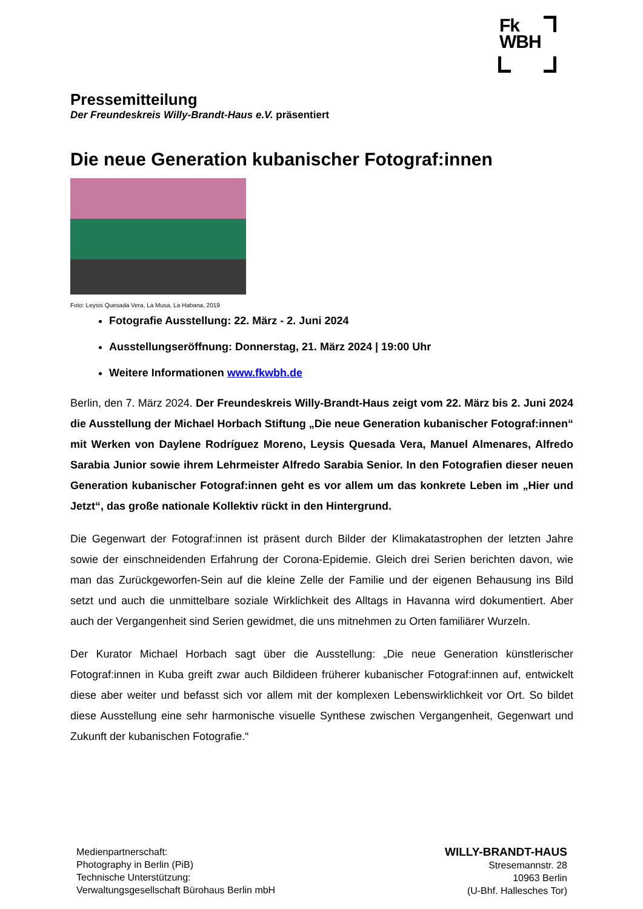Fk
WBH
Pressemitteilung
Der Freundeskreis Willy-Brandt-Haus e.V. präsentiert
Die neue Generation kubanischer Fotograf:innen
Foto: Leysis Quesada Vera, La Musa, La Habana, 2019
Fotografie Ausstellung: 22. März - 2. Juni 2024
Ausstellungseröffnung: Donnerstag, 21. März 2024 | 19:00 Uhr
Weitere Informationen www.fkwbh.de
Berlin, den 7. März 2024. Der Freundeskreis Willy-Brandt-Haus zeigt vom 22. März bis 2. Juni 2024 die Ausstellung der Michael Horbach Stiftung „Die neue Generation kubanischer Fotograf:innen“ mit Werken von Daylene Rodríguez Moreno, Leysis Quesada Vera, Manuel Almenares, Alfredo Sarabia Junior sowie ihrem Lehrmeister Alfredo Sarabia Senior. In den Fotografien dieser neuen Generation kubanischer Fotograf:innen geht es vor allem um das konkrete Leben im „Hier und Jetzt“, das große nationale Kollektiv rückt in den Hintergrund.
Die Gegenwart der Fotograf:innen ist präsent durch Bilder der Klimakatastrophen der letzten Jahre sowie der einschneidenden Erfahrung der Corona-Epidemie. Gleich drei Serien berichten davon, wie man das Zurückgeworfen-Sein auf die kleine Zelle der Familie und der eigenen Behausung ins Bild setzt und auch die unmittelbare soziale Wirklichkeit des Alltags in Havanna wird dokumentiert. Aber auch der Vergangenheit sind Serien gewidmet, die uns mitnehmen zu Orten familiärer Wurzeln.
Der Kurator Michael Horbach sagt über die Ausstellung: „Die neue Generation künstlerischer Fotograf:innen in Kuba greift zwar auch Bildideen früherer kubanischer Fotograf:innen auf, entwickelt diese aber weiter und befasst sich vor allem mit der komplexen Lebenswirklichkeit vor Ort. So bildet diese Ausstellung eine sehr harmonische visuelle Synthese zwischen Vergangenheit, Gegenwart und Zukunft der kubanischen Fotografie.“
Medienpartnerschaft:
Photography in Berlin (PiB)
Technische Unterstützung:
Verwaltungsgesellschaft Bürohaus Berlin mbH
WILLY-BRANDT-HAUS
Stresemannstr. 28
10963 Berlin
(U-Bhf. Hallesches Tor)